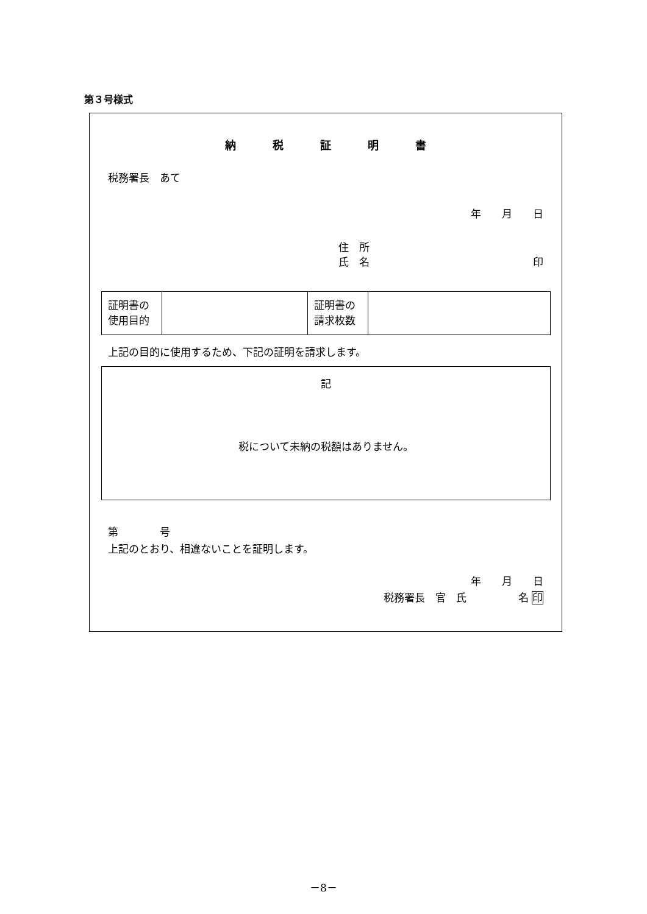第３号様式
納税証明書
税務署長　あて
年　　月　　日
住　所
氏　名 印
| 証明書の 使用目的 | | 証明書の 請求枚数 | |
上記の目的に使用するため、下記の証明を請求します。
記
税について未納の税額はありません。
第　　　　号
上記のとおり、相違ないことを証明します。
年　　月　　日
税務署長　官　氏　　　　　名 印
－8－